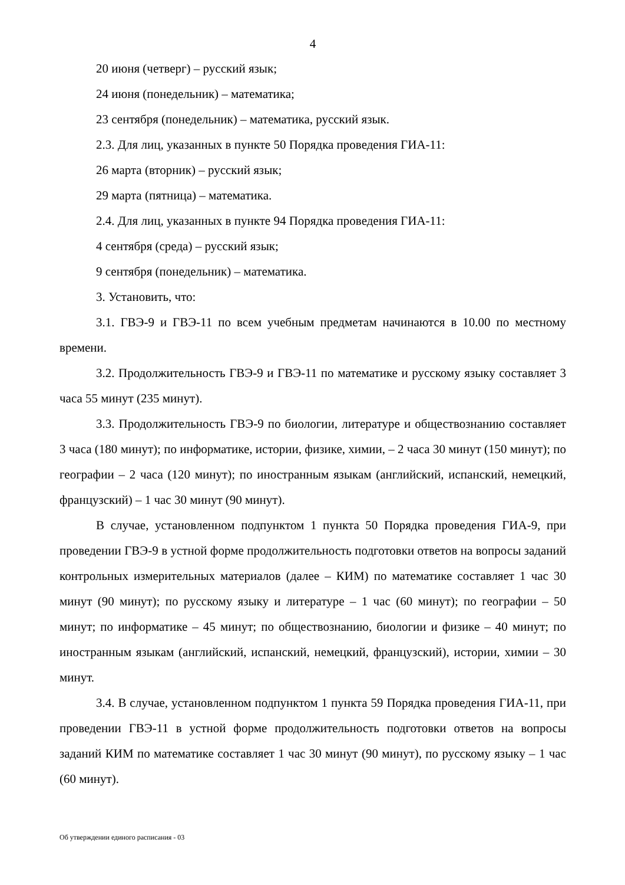4
20 июня (четверг) – русский язык;
24 июня (понедельник) – математика;
23 сентября (понедельник) – математика, русский язык.
2.3. Для лиц, указанных в пункте 50 Порядка проведения ГИА-11:
26 марта (вторник) – русский язык;
29 марта (пятница) – математика.
2.4. Для лиц, указанных в пункте 94 Порядка проведения ГИА-11:
4 сентября (среда) – русский язык;
9 сентября (понедельник) – математика.
3. Установить, что:
3.1. ГВЭ-9 и ГВЭ-11 по всем учебным предметам начинаются в 10.00 по местному времени.
3.2. Продолжительность ГВЭ-9 и ГВЭ-11 по математике и русскому языку составляет 3 часа 55 минут (235 минут).
3.3. Продолжительность ГВЭ-9 по биологии, литературе и обществознанию составляет 3 часа (180 минут); по информатике, истории, физике, химии, – 2 часа 30 минут (150 минут); по географии – 2 часа (120 минут); по иностранным языкам (английский, испанский, немецкий, французский) – 1 час 30 минут (90 минут).
В случае, установленном подпунктом 1 пункта 50 Порядка проведения ГИА-9, при проведении ГВЭ-9 в устной форме продолжительность подготовки ответов на вопросы заданий контрольных измерительных материалов (далее – КИМ) по математике составляет 1 час 30 минут (90 минут); по русскому языку и литературе – 1 час (60 минут); по географии – 50 минут; по информатике – 45 минут; по обществознанию, биологии и физике – 40 минут; по иностранным языкам (английский, испанский, немецкий, французский), истории, химии – 30 минут.
3.4. В случае, установленном подпунктом 1 пункта 59 Порядка проведения ГИА-11, при проведении ГВЭ-11 в устной форме продолжительность подготовки ответов на вопросы заданий КИМ по математике составляет 1 час 30 минут (90 минут), по русскому языку – 1 час (60 минут).
Об утверждении единого расписания - 03